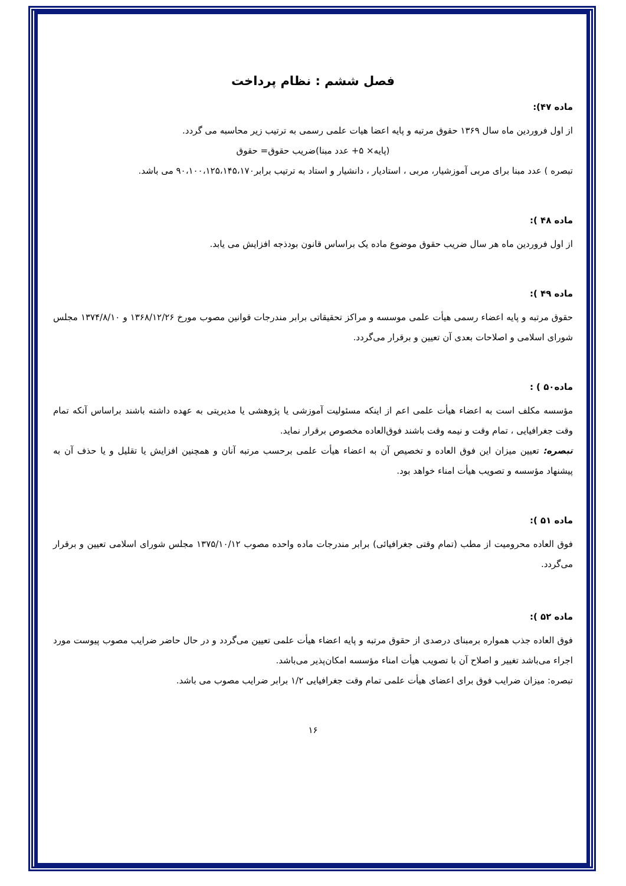فصل ششم : نظام پرداخت
ماده ۴۷):
از اول فروردین ماه سال ۱۳۶۹ حقوق مرتبه و پایه اعضا هیات علمی رسمی به ترتیب زیر محاسبه می گردد.
(پایه× ۵+ عدد مبنا)ضریب حقوق= حقوق
تبصره ) عدد مبنا برای مربی آموزشیار، مربی ، استادیار ، دانشیار و استاد به ترتیب برابر۹۰،۱۰۰،۱۲۵،۱۴۵،۱۷۰ می باشد.
ماده ۴۸ ):
از اول فروردین ماه هر سال ضریب حقوق موضوع ماده یک براساس قانون بودذجه افزایش می یابد.
ماده ۴۹ ):
حقوق مرتبه و پایه اعضاء رسمی هیأت علمی موسسه و مراکز تحقیقاتی برابر مندرجات قوانین مصوب مورخ ۱۳۶۸/۱۲/۲۶ و ۱۳۷۴/۸/۱۰ مجلس شورای اسلامی و اصلاحات بعدی آن تعیین و برقرار می‌گردد.
ماده۵۰ ) :
مؤسسه مکلف است به اعضاء هیأت علمی اعم از اینکه مسئولیت آموزشی یا پژوهشی یا مدیریتی به عهده داشته باشند براساس آنکه تمام وقت جغرافیایی ، تمام وقت و نیمه وقت باشند فوق‌العاده مخصوص برقرار نماید.
تبصره: تعیین میزان این فوق العاده و تخصیص آن به اعضاء هیأت علمی برحسب مرتبه آنان و همچنین افزایش یا تقلیل و یا حذف آن به پیشنهاد مؤسسه و تصویب هیأت امناء خواهد بود.
ماده ۵۱ ):
فوق العاده محرومیت از مطب (تمام وقتی جغرافیائی) برابر مندرجات ماده واحده مصوب ۱۳۷۵/۱۰/۱۲ مجلس شورای اسلامی تعیین و برقرار می‌گردد.
ماده ۵۲ ):
فوق العاده جذب همواره برمبنای درصدی از حقوق مرتبه و پایه اعضاء هیأت علمی تعیین می‌گردد و در حال حاضر ضرایب مصوب پیوست مورد اجراء می‌باشد تغییر و اصلاح آن با تصویب هیأت امناء مؤسسه امکان‌پذیر می‌باشد.
تبصره: میزان ضرایب فوق برای اعضای هیأت علمی تمام وقت جغرافیایی ۱/۲ برابر ضرایب مصوب می باشد.
۱۶